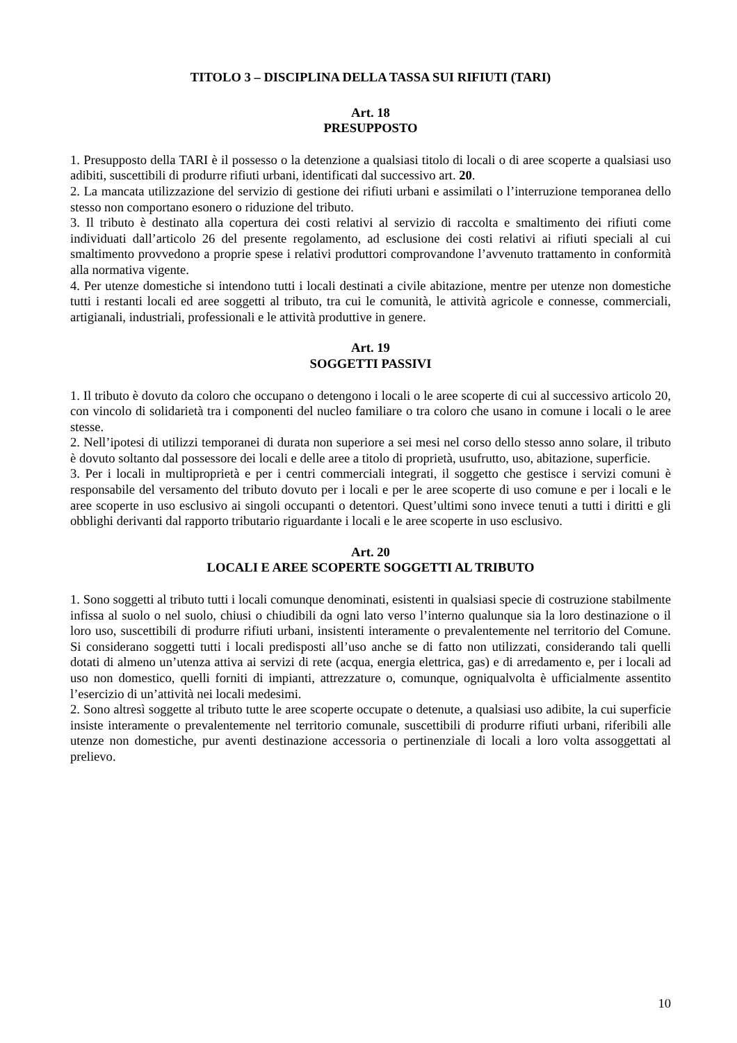TITOLO 3 – DISCIPLINA DELLA TASSA SUI RIFIUTI (TARI)
Art. 18
PRESUPPOSTO
1. Presupposto della TARI è il possesso o la detenzione a qualsiasi titolo di locali o di aree scoperte a qualsiasi uso adibiti, suscettibili di produrre rifiuti urbani, identificati dal successivo art. 20.
2. La mancata utilizzazione del servizio di gestione dei rifiuti urbani e assimilati o l’interruzione temporanea dello stesso non comportano esonero o riduzione del tributo.
3. Il tributo è destinato alla copertura dei costi relativi al servizio di raccolta e smaltimento dei rifiuti come individuati dall’articolo 26 del presente regolamento, ad esclusione dei costi relativi ai rifiuti speciali al cui smaltimento provvedono a proprie spese i relativi produttori comprovandone l’avvenuto trattamento in conformità alla normativa vigente.
4. Per utenze domestiche si intendono tutti i locali destinati a civile abitazione, mentre per utenze non domestiche tutti i restanti locali ed aree soggetti al tributo, tra cui le comunità, le attività agricole e connesse, commerciali, artigianali, industriali, professionali e le attività produttive in genere.
Art. 19
SOGGETTI PASSIVI
1. Il tributo è dovuto da coloro che occupano o detengono i locali o le aree scoperte di cui al successivo articolo 20, con vincolo di solidarietà tra i componenti del nucleo familiare o tra coloro che usano in comune i locali o le aree stesse.
2. Nell’ipotesi di utilizzi temporanei di durata non superiore a sei mesi nel corso dello stesso anno solare, il tributo è dovuto soltanto dal possessore dei locali e delle aree a titolo di proprietà, usufrutto, uso, abitazione, superficie.
3. Per i locali in multiproprietà e per i centri commerciali integrati, il soggetto che gestisce i servizi comuni è responsabile del versamento del tributo dovuto per i locali e per le aree scoperte di uso comune e per i locali e le aree scoperte in uso esclusivo ai singoli occupanti o detentori. Quest’ultimi sono invece tenuti a tutti i diritti e gli obblighi derivanti dal rapporto tributario riguardante i locali e le aree scoperte in uso esclusivo.
Art. 20
LOCALI E AREE SCOPERTE SOGGETTI AL TRIBUTO
1. Sono soggetti al tributo tutti i locali comunque denominati, esistenti in qualsiasi specie di costruzione stabilmente infissa al suolo o nel suolo, chiusi o chiudibili da ogni lato verso l’interno qualunque sia la loro destinazione o il loro uso, suscettibili di produrre rifiuti urbani, insistenti interamente o prevalentemente nel territorio del Comune. Si considerano soggetti tutti i locali predisposti all’uso anche se di fatto non utilizzati, considerando tali quelli dotati di almeno un’utenza attiva ai servizi di rete (acqua, energia elettrica, gas) e di arredamento e, per i locali ad uso non domestico, quelli forniti di impianti, attrezzature o, comunque, ogniqualvolta è ufficialmente assentito l’esercizio di un’attività nei locali medesimi.
2. Sono altresì soggette al tributo tutte le aree scoperte occupate o detenute, a qualsiasi uso adibite, la cui superficie insiste interamente o prevalentemente nel territorio comunale, suscettibili di produrre rifiuti urbani, riferibili alle utenze non domestiche, pur aventi destinazione accessoria o pertinenziale di locali a loro volta assoggettati al prelievo.
10